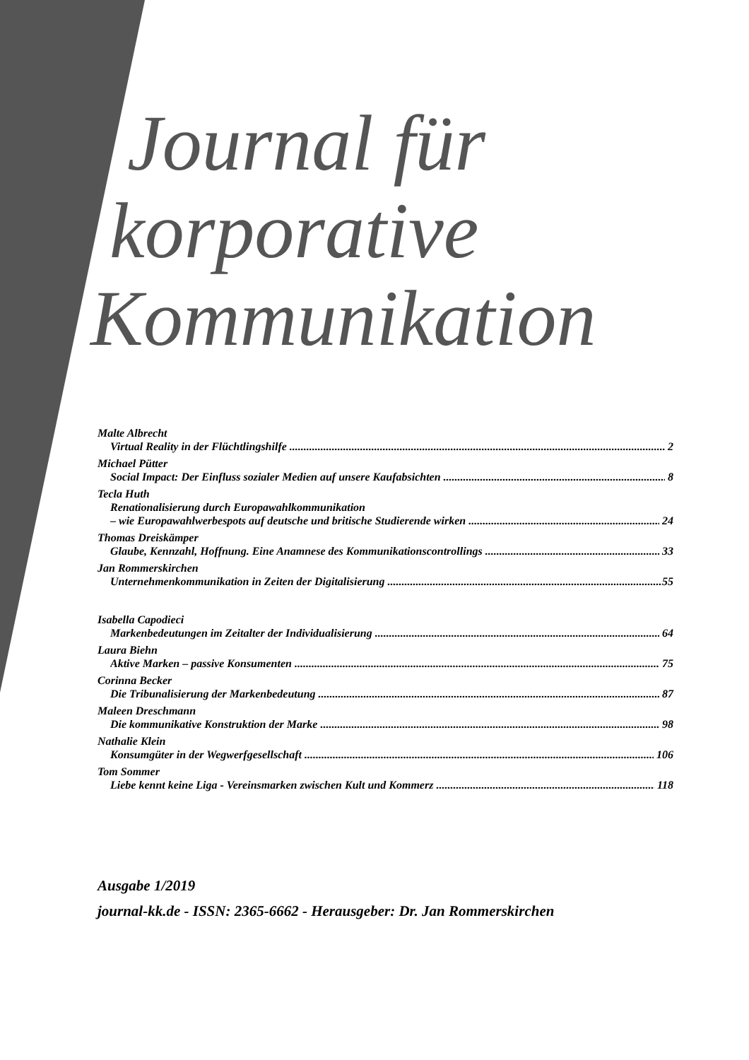Journal für
korporative
Kommunikation
Malte Albrecht
Virtual Reality in der Flüchtlingshilfe 2
Michael Pütter
Social Impact: Der Einfluss sozialer Medien auf unsere Kaufabsichten 8
Tecla Huth
Renationalisierung durch Europawahlkommunikation
– wie Europawahlwerbespots auf deutsche und britische Studierende wirken 24
Thomas Dreiskämper
Glaube, Kennzahl, Hoffnung. Eine Anamnese des Kommunikationscontrollings 33
Jan Rommerskirchen
Unternehmenkommunikation in Zeiten der Digitalisierung 55
Isabella Capodieci
Markenbedeutungen im Zeitalter der Individualisierung 64
Laura Biehn
Aktive Marken – passive Konsumenten 75
Corinna Becker
Die Tribunalisierung der Markenbedeutung 87
Maleen Dreschmann
Die kommunikative Konstruktion der Marke 98
Nathalie Klein
Konsumgüter in der Wegwerfgesellschaft 106
Tom Sommer
Liebe kennt keine Liga - Vereinsmarken zwischen Kult und Kommerz 118
Ausgabe 1/2019
journal-kk.de - ISSN: 2365-6662 - Herausgeber: Dr. Jan Rommerskirchen